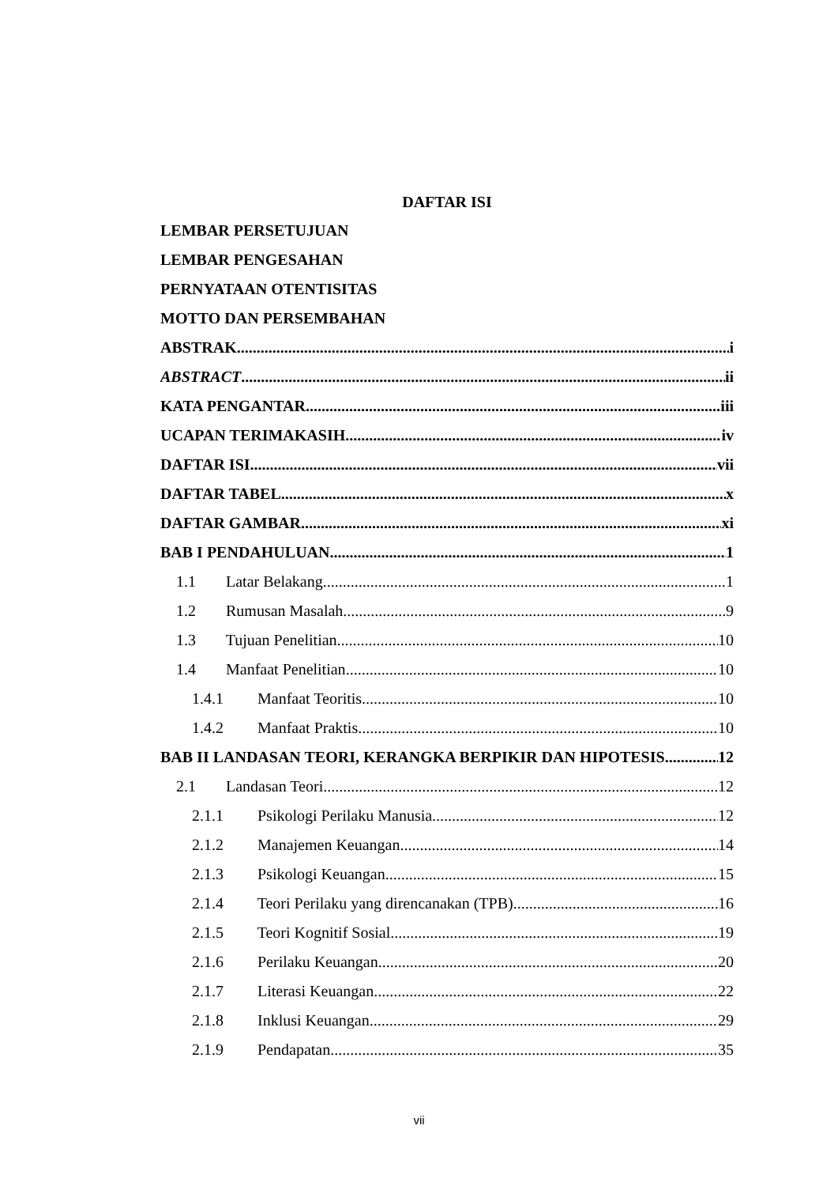DAFTAR ISI
LEMBAR PERSETUJUAN
LEMBAR PENGESAHAN
PERNYATAAN OTENTISITAS
MOTTO DAN PERSEMBAHAN
ABSTRAK i
ABSTRACT ii
KATA PENGANTAR iii
UCAPAN TERIMAKASIH iv
DAFTAR ISI vii
DAFTAR TABEL x
DAFTAR GAMBAR xi
BAB I PENDAHULUAN 1
1.1 Latar Belakang 1
1.2 Rumusan Masalah 9
1.3 Tujuan Penelitian 10
1.4 Manfaat Penelitian 10
1.4.1 Manfaat Teoritis 10
1.4.2 Manfaat Praktis 10
BAB II LANDASAN TEORI, KERANGKA BERPIKIR DAN HIPOTESIS 12
2.1 Landasan Teori 12
2.1.1 Psikologi Perilaku Manusia 12
2.1.2 Manajemen Keuangan 14
2.1.3 Psikologi Keuangan 15
2.1.4 Teori Perilaku yang direncanakan (TPB) 16
2.1.5 Teori Kognitif Sosial 19
2.1.6 Perilaku Keuangan 20
2.1.7 Literasi Keuangan 22
2.1.8 Inklusi Keuangan 29
2.1.9 Pendapatan 35
vii